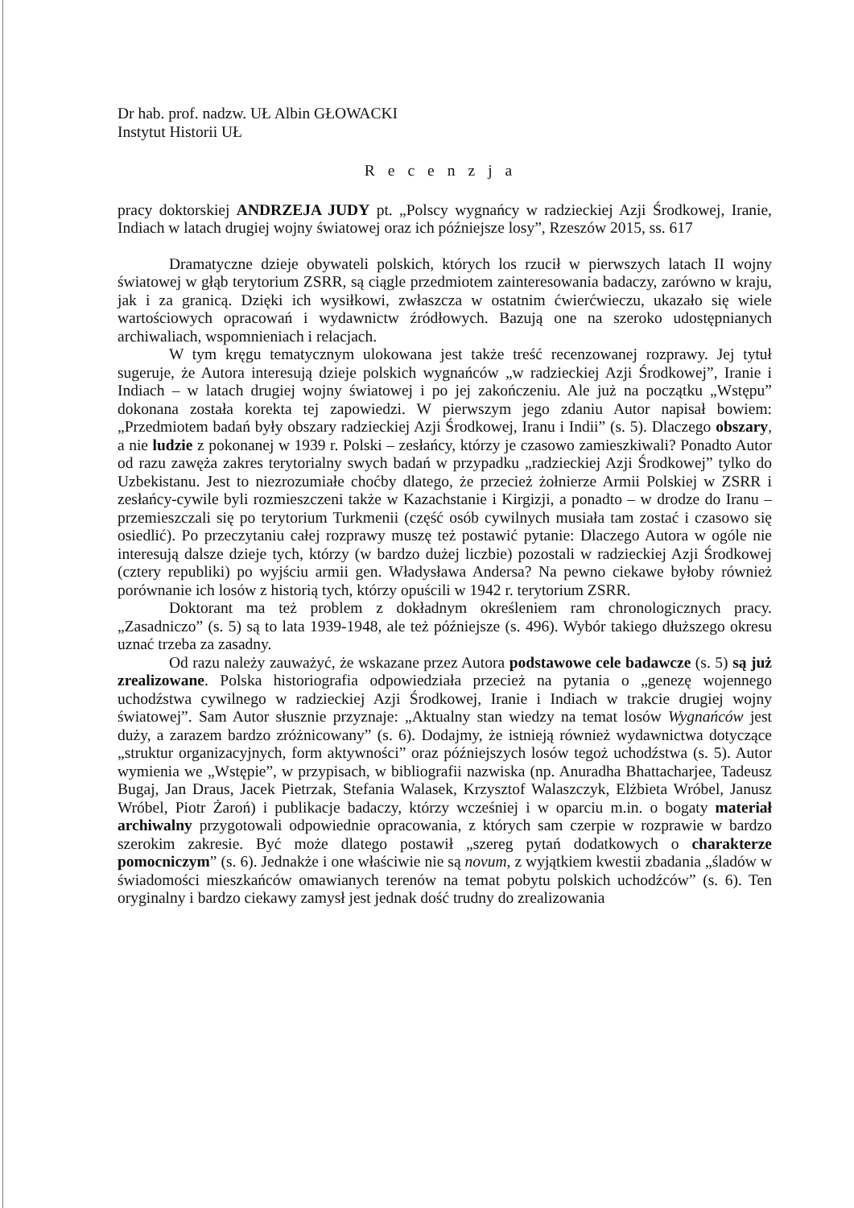Dr hab. prof. nadzw. UŁ Albin GŁOWACKI
Instytut Historii UŁ
Recenzja
pracy doktorskiej ANDRZEJA JUDY pt. „Polscy wygnańcy w radzieckiej Azji Środkowej, Iranie, Indiach w latach drugiej wojny światowej oraz ich późniejsze losy”, Rzeszów 2015, ss. 617
Dramatyczne dzieje obywateli polskich, których los rzucił w pierwszych latach II wojny światowej w głąb terytorium ZSRR, są ciągle przedmiotem zainteresowania badaczy, zarówno w kraju, jak i za granicą. Dzięki ich wysiłkowi, zwłaszcza w ostatnim ćwierćwieczu, ukazało się wiele wartościowych opracowań i wydawnictw źródłowych. Bazują one na szeroko udostępnianych archiwaliach, wspomnieniach i relacjach.
W tym kręgu tematycznym ulokowana jest także treść recenzowanej rozprawy. Jej tytuł sugeruje, że Autora interesują dzieje polskich wygnańców „w radzieckiej Azji Środkowej”, Iranie i Indiach – w latach drugiej wojny światowej i po jej zakończeniu. Ale już na początku „Wstępu” dokonana została korekta tej zapowiedzi. W pierwszym jego zdaniu Autor napisał bowiem: „Przedmiotem badań były obszary radzieckiej Azji Środkowej, Iranu i Indii” (s. 5). Dlaczego obszary, a nie ludzie z pokonanej w 1939 r. Polski – zesłańcy, którzy je czasowo zamieszkiwali? Ponadto Autor od razu zawęża zakres terytorialny swych badań w przypadku „radzieckiej Azji Środkowej” tylko do Uzbekistanu. Jest to niezrozumiałe choćby dlatego, że przecież żołnierze Armii Polskiej w ZSRR i zesłańcy-cywile byli rozmieszczeni także w Kazachstanie i Kirgizji, a ponadto – w drodze do Iranu – przemieszczali się po terytorium Turkmenii (część osób cywilnych musiała tam zostać i czasowo się osiedlić). Po przeczytaniu całej rozprawy muszę też postawić pytanie: Dlaczego Autora w ogóle nie interesują dalsze dzieje tych, którzy (w bardzo dużej liczbie) pozostali w radzieckiej Azji Środkowej (cztery republiki) po wyjściu armii gen. Władysława Andersa? Na pewno ciekawe byłoby również porównanie ich losów z historią tych, którzy opuścili w 1942 r. terytorium ZSRR.
Doktorant ma też problem z dokładnym określeniem ram chronologicznych pracy. „Zasadniczo” (s. 5) są to lata 1939-1948, ale też późniejsze (s. 496). Wybór takiego dłuższego okresu uznać trzeba za zasadny.
Od razu należy zauważyć, że wskazane przez Autora podstawowe cele badawcze (s. 5) są już zrealizowane. Polska historiografia odpowiedziała przecież na pytania o „genezę wojennego uchodźstwa cywilnego w radzieckiej Azji Środkowej, Iranie i Indiach w trakcie drugiej wojny światowej”. Sam Autor słusznie przyznaje: „Aktualny stan wiedzy na temat losów Wygnańców jest duży, a zarazem bardzo zróżnicowany” (s. 6). Dodajmy, że istnieją również wydawnictwa dotyczące „struktur organizacyjnych, form aktywności” oraz późniejszych losów tegoż uchodźstwa (s. 5). Autor wymienia we „Wstępie”, w przypisach, w bibliografii nazwiska (np. Anuradha Bhattacharjee, Tadeusz Bugaj, Jan Draus, Jacek Pietrzak, Stefania Walasek, Krzysztof Walaszczyk, Elżbieta Wróbel, Janusz Wróbel, Piotr Żaroń) i publikacje badaczy, którzy wcześniej i w oparciu m.in. o bogaty materiał archiwalny przygotowali odpowiednie opracowania, z których sam czerpie w rozprawie w bardzo szerokim zakresie. Być może dlatego postawił „szereg pytań dodatkowych o charakterze pomocniczym” (s. 6). Jednakże i one właściwie nie są novum, z wyjątkiem kwestii zbadania „śladów w świadomości mieszkańców omawianych terenów na temat pobytu polskich uchodźców” (s. 6). Ten oryginalny i bardzo ciekawy zamysł jest jednak dość trudny do zrealizowania